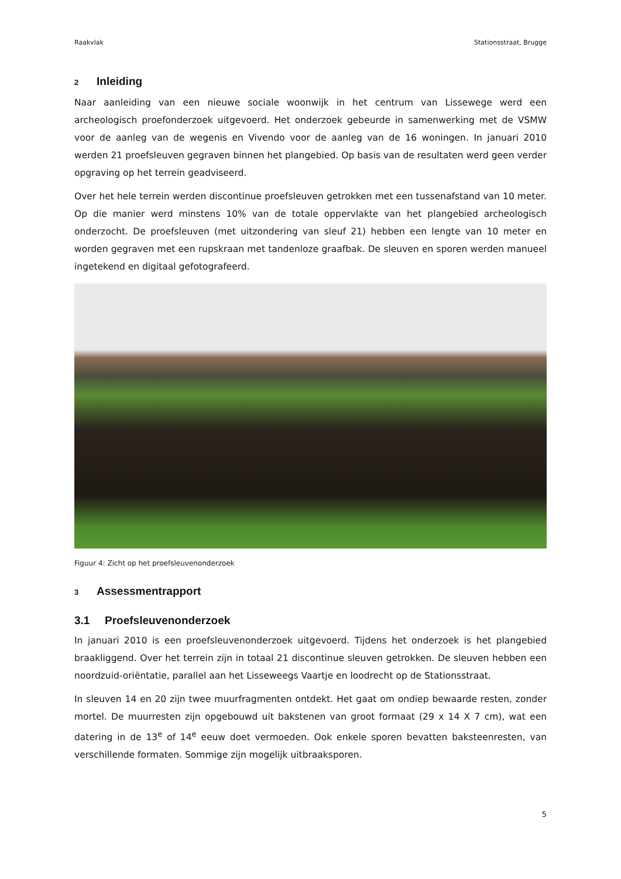Raakvlak Stationsstraat, Brugge
2 Inleiding
Naar aanleiding van een nieuwe sociale woonwijk in het centrum van Lissewege werd een archeologisch proefonderzoek uitgevoerd. Het onderzoek gebeurde in samenwerking met de VSMW voor de aanleg van de wegenis en Vivendo voor de aanleg van de 16 woningen. In januari 2010 werden 21 proefsleuven gegraven binnen het plangebied. Op basis van de resultaten werd geen verder opgraving op het terrein geadviseerd.
Over het hele terrein werden discontinue proefsleuven getrokken met een tussenafstand van 10 meter. Op die manier werd minstens 10% van de totale oppervlakte van het plangebied archeologisch onderzocht. De proefsleuven (met uitzondering van sleuf 21) hebben een lengte van 10 meter en worden gegraven met een rupskraan met tandenloze graafbak. De sleuven en sporen werden manueel ingetekend en digitaal gefotografeerd.
Figuur 4: Zicht op het proefsleuvenonderzoek
3 Assessmentrapport
3.1 Proefsleuvenonderzoek
In januari 2010 is een proefsleuvenonderzoek uitgevoerd. Tijdens het onderzoek is het plangebied braakliggend. Over het terrein zijn in totaal 21 discontinue sleuven getrokken. De sleuven hebben een noordzuid-oriëntatie, parallel aan het Lisseweegs Vaartje en loodrecht op de Stationsstraat.
In sleuven 14 en 20 zijn twee muurfragmenten ontdekt. Het gaat om ondiep bewaarde resten, zonder mortel. De muurresten zijn opgebouwd uit bakstenen van groot formaat (29 x 14 X 7 cm), wat een datering in de 13<sup>e</sup> of 14<sup>e</sup> eeuw doet vermoeden. Ook enkele sporen bevatten baksteenresten, van verschillende formaten. Sommige zijn mogelijk uitbraaksporen.
5